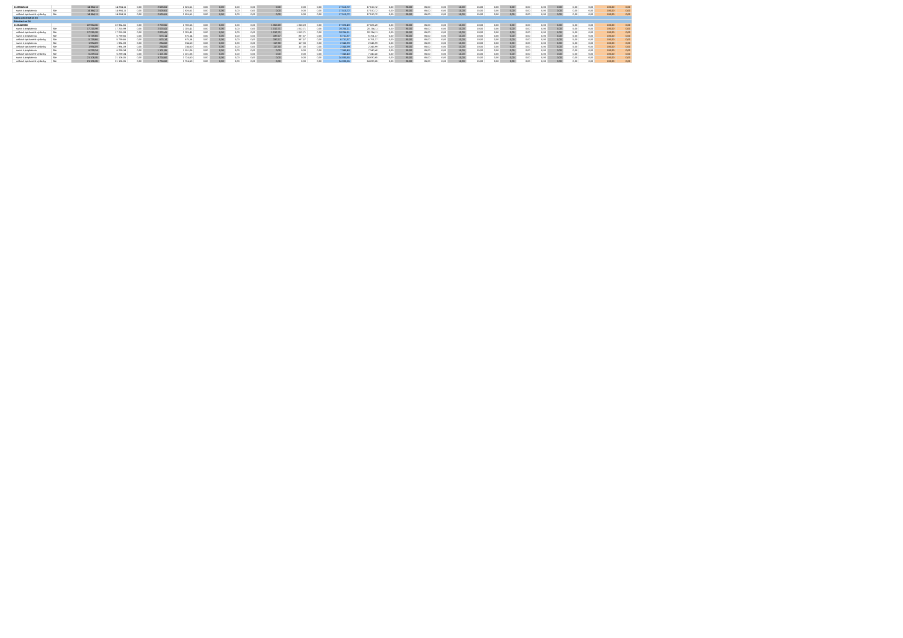| 312001W412 | | 14 884,11 | 14 884,11 | 0,00 | 2 626,61 | 2 626,61 | 0,00 | 0,00 | 0,00 | 0,00 | 0,00 | 0,00 | 0,00 | 17 510,72 | 17 510,72 | 0,00 | 85,00 | 85,00 | 0,00 | 15,00 | 15,00 | 0,00 | 0,00 | 0,00 | 0,00 | 0,00 | 0,00 | 0,00 | 100,00 | 0,00 |
| suma k preplateniu | Nie | 14 884,11 | 14 884,11 | 0,00 | 2 626,61 | 2 626,61 | 0,00 | 0,00 | 0,00 | 0,00 | 0,00 | 0,00 | 0,00 | 17 510,72 | 17 510,72 | 0,00 | 85,00 | 85,00 | 0,00 | 15,00 | 15,00 | 0,00 | 0,00 | 0,00 | 0,00 | 0,00 | 0,00 | 0,00 | 100,00 | 0,00 |
| celkové oprávnené výdavky | Nie | 14 884,11 | 14 884,11 | 0,00 | 2 626,61 | 2 626,61 | 0,00 | 0,00 | 0,00 | 0,00 | 0,00 | 0,00 | 0,00 | 17 510,72 | 17 510,72 | 0,00 | 85,00 | 85,00 | 0,00 | 15,00 | 15,00 | 0,00 | 0,00 | 0,00 | 0,00 | 0,00 | 0,00 | 0,00 | 100,00 | 0,00 |
| Spolu prioritná os 03 | | | | | | | | | | | | | | | | | | | | | | | | | | | | | | |
| Prioritná os 04 | | | | | | | | | | | | | | | | | | | | | | | | | | | | | | |
| 312041D066 | | 22 964,65 | 22 964,65 | 0,00 | 2 700,56 | 2 700,56 | 0,00 | 0,00 | 0,00 | 0,00 | 1 360,28 | 1 360,28 | 0,00 | 27 025,49 | 27 025,49 | 0,00 | 85,00 | 85,00 | 0,00 | 10,00 | 10,00 | 0,00 | 0,00 | 0,00 | 0,00 | 5,00 | 5,00 | 0,00 | 100,00 | 0,00 |
| suma k preplateniu | Nie | 17 215,99 | 17 215,99 | 0,00 | 2 025,41 | 2 025,41 | 0,00 | 0,00 | 0,00 | 0,00 | 1 012,71 | 1 012,71 | 0,00 | 20 254,11 | 20 254,11 | 0,00 | 85,00 | 85,00 | 0,00 | 10,00 | 10,00 | 0,00 | 0,00 | 0,00 | 0,00 | 5,00 | 5,00 | 0,00 | 100,00 | 0,00 |
| celkové oprávnené výdavky | Nie | 17 215,99 | 17 215,99 | 0,00 | 2 025,41 | 2 025,41 | 0,00 | 0,00 | 0,00 | 0,00 | 1 012,71 | 1 012,71 | 0,00 | 20 254,11 | 20 254,11 | 0,00 | 85,00 | 85,00 | 0,00 | 10,00 | 10,00 | 0,00 | 0,00 | 0,00 | 0,00 | 5,00 | 5,00 | 0,00 | 100,00 | 0,00 |
| suma k preplateniu | Nie | 5 739,66 | 5 739,66 | 0,00 | 675,14 | 675,14 | 0,00 | 0,00 | 0,00 | 0,00 | 337,57 | 337,57 | 0,00 | 6 751,37 | 6 751,37 | 0,00 | 85,00 | 85,00 | 0,00 | 10,00 | 10,00 | 0,00 | 0,00 | 0,00 | 0,00 | 5,00 | 5,00 | 0,00 | 100,00 | 0,00 |
| celkové oprávnené výdavky | Nie | 5 739,66 | 5 739,66 | 0,00 | 675,14 | 675,14 | 0,00 | 0,00 | 0,00 | 0,00 | 337,57 | 337,57 | 0,00 | 6 751,37 | 6 751,37 | 0,00 | 85,00 | 85,00 | 0,00 | 10,00 | 10,00 | 0,00 | 0,00 | 0,00 | 0,00 | 5,00 | 5,00 | 0,00 | 100,00 | 0,00 |
| suma k preplateniu | Nie | 1 994,09 | 1 994,09 | 0,00 | 234,60 | 234,60 | 0,00 | 0,00 | 0,00 | 0,00 | 117,30 | 117,30 | 0,00 | 2 345,99 | 2 345,99 | 0,00 | 85,00 | 85,00 | 0,00 | 10,00 | 10,00 | 0,00 | 0,00 | 0,00 | 0,00 | 5,00 | 5,00 | 0,00 | 100,00 | 0,00 |
| celkové oprávnené výdavky | Nie | 1 994,09 | 1 994,09 | 0,00 | 234,60 | 234,60 | 0,00 | 0,00 | 0,00 | 0,00 | 117,30 | 117,30 | 0,00 | 2 345,99 | 2 345,99 | 0,00 | 85,00 | 85,00 | 0,00 | 10,00 | 10,00 | 0,00 | 0,00 | 0,00 | 0,00 | 5,00 | 5,00 | 0,00 | 100,00 | 0,00 |
| suma k preplateniu | Nie | 6 239,34 | 6 239,34 | 0,00 | 1 101,06 | 1 101,06 | 0,00 | 0,00 | 0,00 | 0,00 | 0,00 | 0,00 | 0,00 | 7 340,40 | 7 340,40 | 0,00 | 85,00 | 85,00 | 0,00 | 15,00 | 15,00 | 0,00 | 0,00 | 0,00 | 0,00 | 0,00 | 0,00 | 0,00 | 100,00 | 0,00 |
| celkové oprávnené výdavky | Nie | 6 239,34 | 6 239,34 | 0,00 | 1 101,06 | 1 101,06 | 0,00 | 0,00 | 0,00 | 0,00 | 0,00 | 0,00 | 0,00 | 7 340,40 | 7 340,40 | 0,00 | 85,00 | 85,00 | 0,00 | 15,00 | 15,00 | 0,00 | 0,00 | 0,00 | 0,00 | 0,00 | 0,00 | 0,00 | 100,00 | 0,00 |
| suma k preplateniu | Nie | 21 106,05 | 21 106,05 | 0,00 | 3 724,60 | 3 724,60 | 0,00 | 0,00 | 0,00 | 0,00 | 0,00 | 0,00 | 0,00 | 24 830,65 | 24 830,65 | 0,00 | 85,00 | 85,00 | 0,00 | 15,00 | 15,00 | 0,00 | 0,00 | 0,00 | 0,00 | 0,00 | 0,00 | 0,00 | 100,00 | 0,00 |
| celkové oprávnené výdavky | Nie | 21 106,05 | 21 106,05 | 0,00 | 3 724,60 | 3 724,60 | 0,00 | 0,00 | 0,00 | 0,00 | 0,00 | 0,00 | 0,00 | 24 830,65 | 24 830,65 | 0,00 | 85,00 | 85,00 | 0,00 | 15,00 | 15,00 | 0,00 | 0,00 | 0,00 | 0,00 | 0,00 | 0,00 | 0,00 | 100,00 | 0,00 |